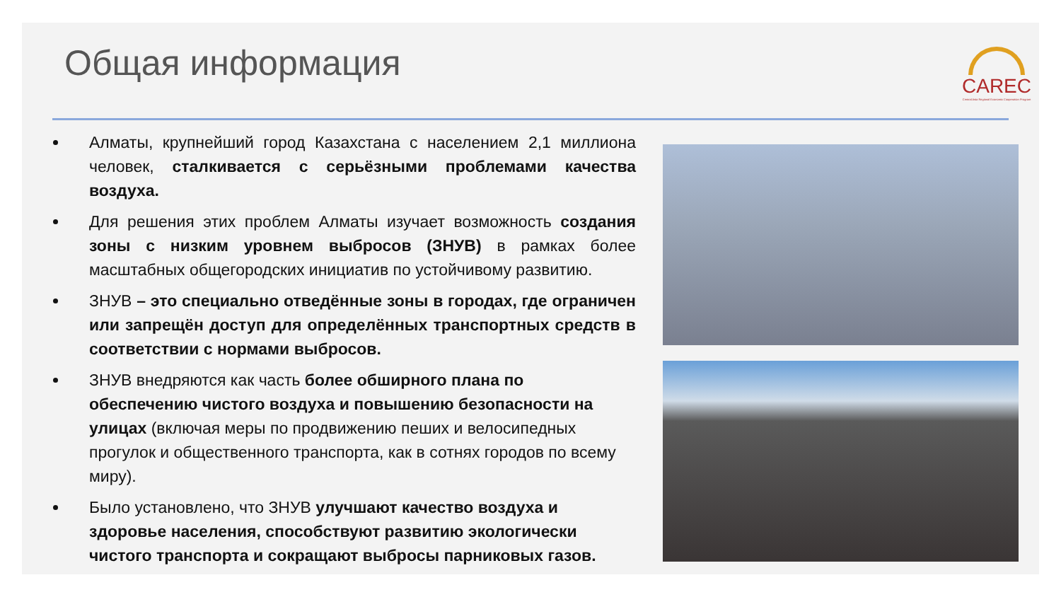Общая информация
CAREC
Central Asia Regional Economic Cooperation Program
Алматы, крупнейший город Казахстана с населением 2,1 миллиона человек, сталкивается с серьёзными проблемами качества воздуха.
Для решения этих проблем Алматы изучает возможность создания зоны с низким уровнем выбросов (ЗНУВ) в рамках более масштабных общегородских инициатив по устойчивому развитию.
ЗНУВ – это специально отведённые зоны в городах, где ограничен или запрещён доступ для определённых транспортных средств в соответствии с нормами выбросов.
ЗНУВ внедряются как часть более обширного плана по обеспечению чистого воздуха и повышению безопасности на улицах (включая меры по продвижению пеших и велосипедных прогулок и общественного транспорта, как в сотнях городов по всему миру).
Было установлено, что ЗНУВ улучшают качество воздуха и здоровье населения, способствуют развитию экологически чистого транспорта и сокращают выбросы парниковых газов.